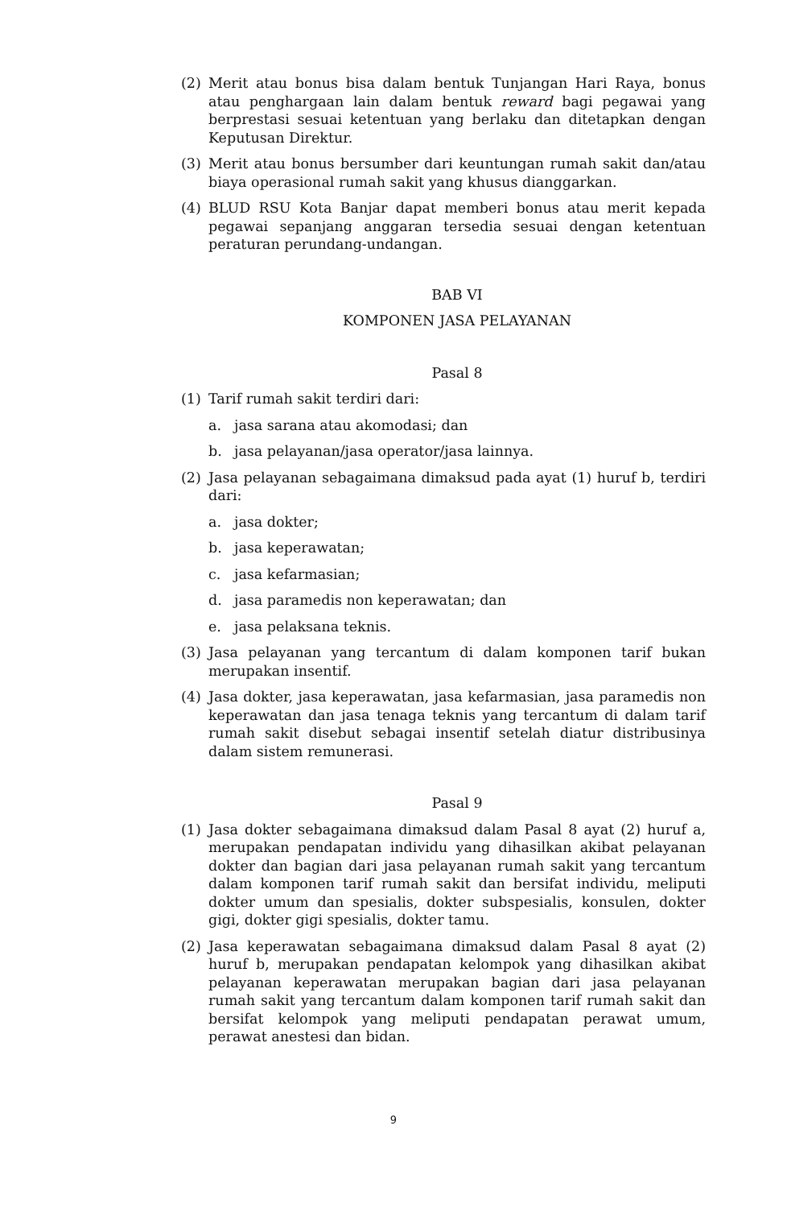(2) Merit atau bonus bisa dalam bentuk Tunjangan Hari Raya, bonus atau penghargaan lain dalam bentuk reward bagi pegawai yang berprestasi sesuai ketentuan yang berlaku dan ditetapkan dengan Keputusan Direktur.
(3) Merit atau bonus bersumber dari keuntungan rumah sakit dan/atau biaya operasional rumah sakit yang khusus dianggarkan.
(4) BLUD RSU Kota Banjar dapat memberi bonus atau merit kepada pegawai sepanjang anggaran tersedia sesuai dengan ketentuan peraturan perundang-undangan.
BAB VI
KOMPONEN JASA PELAYANAN
Pasal 8
(1) Tarif rumah sakit terdiri dari:
a. jasa sarana atau akomodasi; dan
b. jasa pelayanan/jasa operator/jasa lainnya.
(2) Jasa pelayanan sebagaimana dimaksud pada ayat (1) huruf b, terdiri dari:
a. jasa dokter;
b. jasa keperawatan;
c. jasa kefarmasian;
d. jasa paramedis non keperawatan; dan
e. jasa pelaksana teknis.
(3) Jasa pelayanan yang tercantum di dalam komponen tarif bukan merupakan insentif.
(4) Jasa dokter, jasa keperawatan, jasa kefarmasian, jasa paramedis non keperawatan dan jasa tenaga teknis yang tercantum di dalam tarif rumah sakit disebut sebagai insentif setelah diatur distribusinya dalam sistem remunerasi.
Pasal 9
(1) Jasa dokter sebagaimana dimaksud dalam Pasal 8 ayat (2) huruf a, merupakan pendapatan individu yang dihasilkan akibat pelayanan dokter dan bagian dari jasa pelayanan rumah sakit yang tercantum dalam komponen tarif rumah sakit dan bersifat individu, meliputi dokter umum dan spesialis, dokter subspesialis, konsulen, dokter gigi, dokter gigi spesialis, dokter tamu.
(2) Jasa keperawatan sebagaimana dimaksud dalam Pasal 8 ayat (2) huruf b, merupakan pendapatan kelompok yang dihasilkan akibat pelayanan keperawatan merupakan bagian dari jasa pelayanan rumah sakit yang tercantum dalam komponen tarif rumah sakit dan bersifat kelompok yang meliputi pendapatan perawat umum, perawat anestesi dan bidan.
9